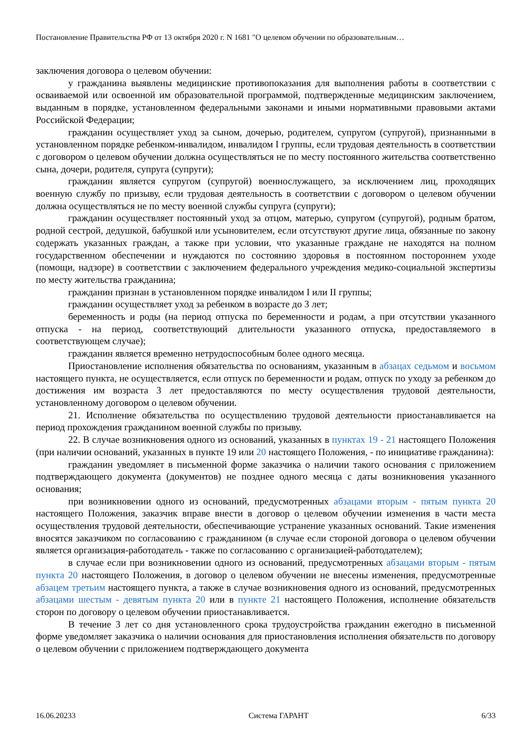Постановление Правительства РФ от 13 октября 2020 г. N 1681 "О целевом обучении по образовательным…
заключения договора о целевом обучении:
у гражданина выявлены медицинские противопоказания для выполнения работы в соответствии с осваиваемой или освоенной им образовательной программой, подтвержденные медицинским заключением, выданным в порядке, установленном федеральными законами и иными нормативными правовыми актами Российской Федерации;
гражданин осуществляет уход за сыном, дочерью, родителем, супругом (супругой), признанными в установленном порядке ребенком-инвалидом, инвалидом I группы, если трудовая деятельность в соответствии с договором о целевом обучении должна осуществляться не по месту постоянного жительства соответственно сына, дочери, родителя, супруга (супруги);
гражданин является супругом (супругой) военнослужащего, за исключением лиц, проходящих военную службу по призыву, если трудовая деятельность в соответствии с договором о целевом обучении должна осуществляться не по месту военной службы супруга (супруги);
гражданин осуществляет постоянный уход за отцом, матерью, супругом (супругой), родным братом, родной сестрой, дедушкой, бабушкой или усыновителем, если отсутствуют другие лица, обязанные по закону содержать указанных граждан, а также при условии, что указанные граждане не находятся на полном государственном обеспечении и нуждаются по состоянию здоровья в постоянном постороннем уходе (помощи, надзоре) в соответствии с заключением федерального учреждения медико-социальной экспертизы по месту жительства гражданина;
гражданин признан в установленном порядке инвалидом I или II группы;
гражданин осуществляет уход за ребенком в возрасте до 3 лет;
беременность и роды (на период отпуска по беременности и родам, а при отсутствии указанного отпуска - на период, соответствующий длительности указанного отпуска, предоставляемого в соответствующем случае);
гражданин является временно нетрудоспособным более одного месяца.
Приостановление исполнения обязательства по основаниям, указанным в абзацах седьмом и восьмом настоящего пункта, не осуществляется, если отпуск по беременности и родам, отпуск по уходу за ребенком до достижения им возраста 3 лет предоставляются по месту осуществления трудовой деятельности, установленному договором о целевом обучении.
21. Исполнение обязательства по осуществлению трудовой деятельности приостанавливается на период прохождения гражданином военной службы по призыву.
22. В случае возникновения одного из оснований, указанных в пунктах 19 - 21 настоящего Положения (при наличии оснований, указанных в пункте 19 или 20 настоящего Положения, - по инициативе гражданина):
гражданин уведомляет в письменной форме заказчика о наличии такого основания с приложением подтверждающего документа (документов) не позднее одного месяца с даты возникновения указанного основания;
при возникновении одного из оснований, предусмотренных абзацами вторым - пятым пункта 20 настоящего Положения, заказчик вправе внести в договор о целевом обучении изменения в части места осуществления трудовой деятельности, обеспечивающие устранение указанных оснований. Такие изменения вносятся заказчиком по согласованию с гражданином (в случае если стороной договора о целевом обучении является организация-работодатель - также по согласованию с организацией-работодателем);
в случае если при возникновении одного из оснований, предусмотренных абзацами вторым - пятым пункта 20 настоящего Положения, в договор о целевом обучении не внесены изменения, предусмотренные абзацем третьим настоящего пункта, а также в случае возникновения одного из оснований, предусмотренных абзацами шестым - девятым пункта 20 или в пункте 21 настоящего Положения, исполнение обязательств сторон по договору о целевом обучении приостанавливается.
В течение 3 лет со дня установленного срока трудоустройства гражданин ежегодно в письменной форме уведомляет заказчика о наличии основания для приостановления исполнения обязательств по договору о целевом обучении с приложением подтверждающего документа
16.06.20233 Система ГАРАНТ 6/33